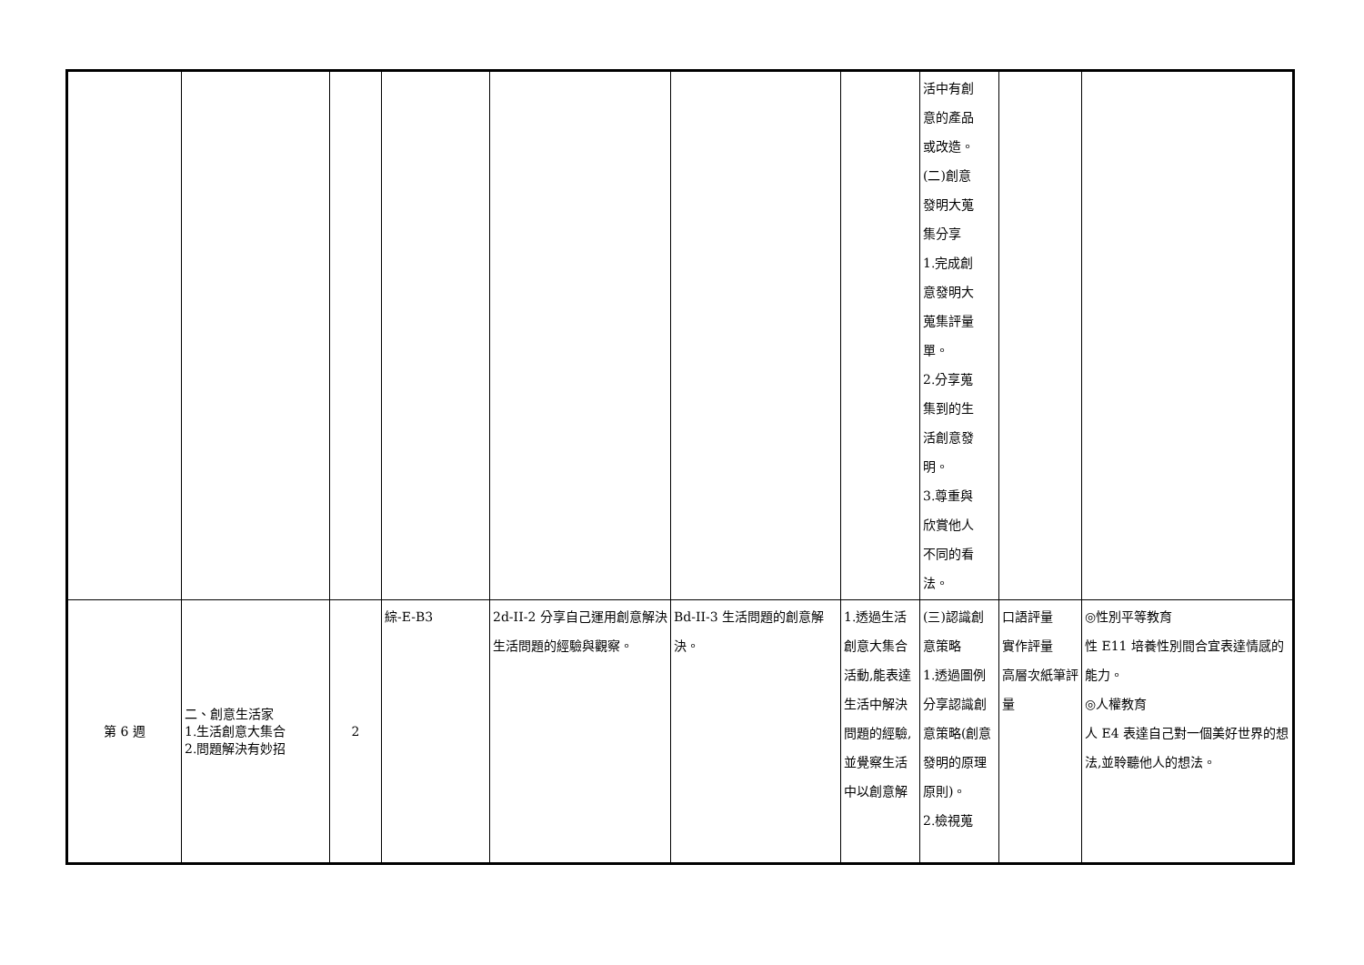| | | | | | | | 活中有創 意的產品 或改造。 (二)創意 發明大蒐 集分享 1.完成創 意發明大 蒐集評量 單。 2.分享蒐 集到的生 活創意發 明。 3.尊重與 欣賞他人 不同的看 法。 | | |
| 第 6 週 | 二、創意生活家 1.生活創意大集合 2.問題解決有妙招 | 2 | 綜-E-B3 | 2d-II-2 分享自己運用創意解決生活問題的經驗與觀察。 | Bd-II-3 生活問題的創意解決。 | 1.透過生活創意大集合活動,能表達生活中解決問題的經驗,並覺察生活中以創意解 | (三)認識創意策略 1.透過圖例分享認識創意策略(創意發明的原理原則)。 2.檢視蒐 | 口語評量 實作評量 高層次紙筆評量 | ◎性別平等教育 性 E11 培養性別間合宜表達情感的能力。 ◎人權教育 人 E4 表達自己對一個美好世界的想法,並聆聽他人的想法。 |